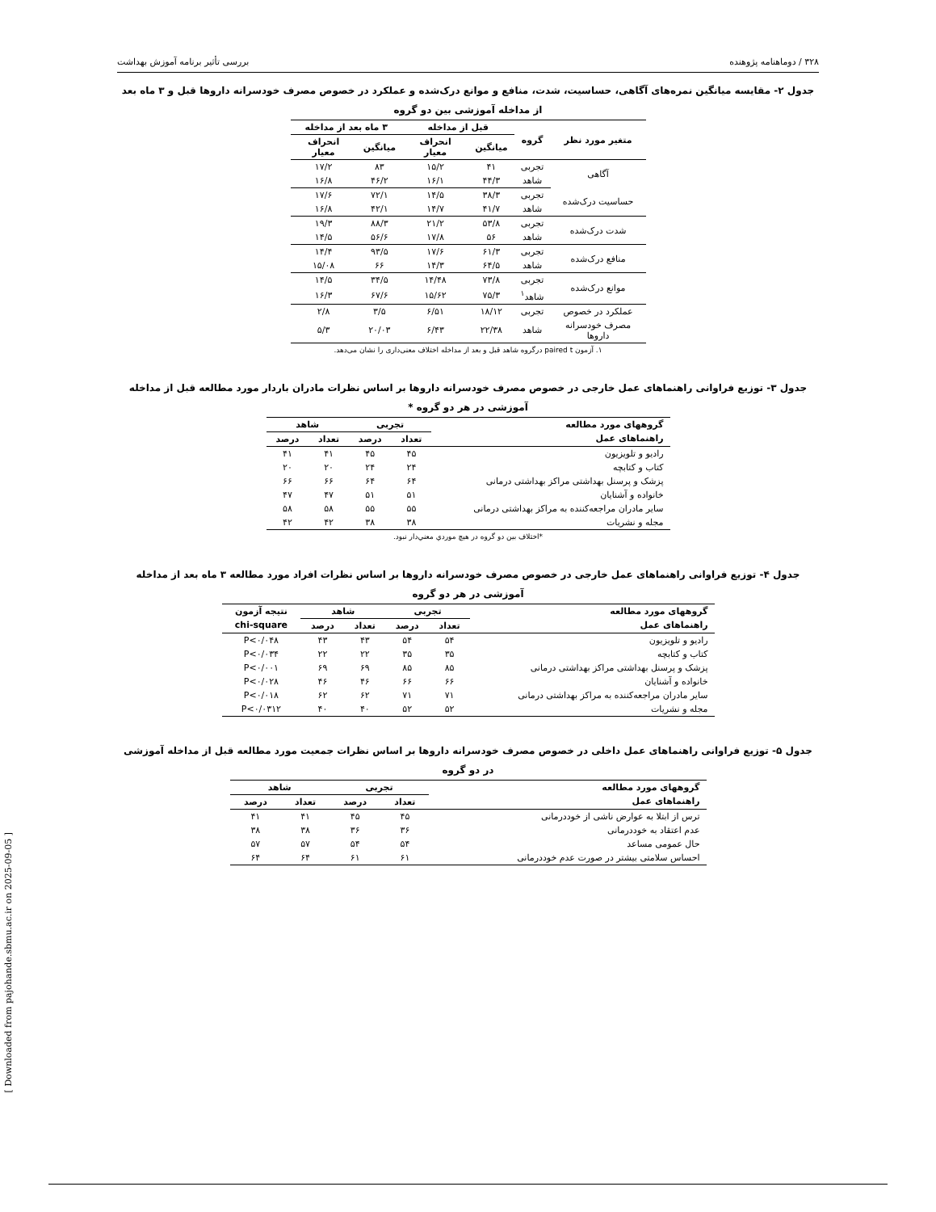۳۲۸ / دوماهنامه پژوهنده بررسی تأثیر برنامه آموزش بهداشت
جدول ۲- مقایسه میانگین نمره‌های آگاهی، حساسیت، شدت، منافع و موانع درک‌شده و عملکرد در خصوص مصرف خودسرانه داروها قبل و ۳ ماه بعد از مداخله آموزشی بین دو گروه
| متغیر مورد نظر | گروه | قبل از مداخله | | ۳ ماه بعد از مداخله | |
| --- | --- | --- | --- | --- | --- |
| | | میانگین | انحراف معیار | میانگین | انحراف معیار |
| آگاهی | تجربی | ۴۱ | ۱۵/۲ | ۸۳ | ۱۷/۲ |
| | شاهد | ۴۴/۳ | ۱۶/۱ | ۴۶/۲ | ۱۶/۸ |
| حساسیت درک‌شده | تجربی | ۳۸/۳ | ۱۴/۵ | ۷۲/۱ | ۱۷/۶ |
| | شاهد | ۴۱/۷ | ۱۴/۷ | ۴۲/۱ | ۱۶/۸ |
| شدت درک‌شده | تجربی | ۵۳/۸ | ۲۱/۲ | ۸۸/۳ | ۱۹/۳ |
| | شاهد | ۵۶ | ۱۷/۸ | ۵۶/۶ | ۱۴/۵ |
| منافع درک‌شده | تجربی | ۶۱/۳ | ۱۷/۶ | ۹۳/۵ | ۱۴/۴ |
| | شاهد | ۶۴/۵ | ۱۴/۳ | ۶۶ | ۱۵/۰۸ |
| موانع درک‌شده | تجربی | ۷۳/۸ | ۱۴/۴۸ | ۳۴/۵ | ۱۴/۵ |
| | شاهد<sup>۱</sup> | ۷۵/۳ | ۱۵/۶۲ | ۶۷/۶ | ۱۶/۳ |
| عملکرد در خصوص | تجربی | ۱۸/۱۲ | ۶/۵۱ | ۳/۵ | ۲/۸ |
| مصرف خودسرانه داروها | شاهد | ۲۲/۳۸ | ۶/۴۳ | ۲۰/۰۳ | ۵/۳ |
۱. آزمون paired t درگروه شاهد قبل و بعد از مداخله اختلاف معنی‌داری را نشان می‌دهد.
جدول ۳- توزیع فراوانی راهنماهای عمل خارجی در خصوص مصرف خودسرانه داروها بر اساس نظرات مادران باردار مورد مطالعه قبل از مداخله آموزشی در هر دو گروه *
| گروههای مورد مطالعه | تجربی | | شاهد | |
| --- | --- | --- | --- | --- |
| راهنماهای عمل | تعداد | درصد | تعداد | درصد |
| رادیو و تلویزیون | ۴۵ | ۴۵ | ۴۱ | ۴۱ |
| کتاب و کتابچه | ۲۴ | ۲۴ | ۲۰ | ۲۰ |
| پزشک و پرسنل بهداشتی مراکز بهداشتی درمانی | ۶۴ | ۶۴ | ۶۶ | ۶۶ |
| خانواده و آشنایان | ۵۱ | ۵۱ | ۴۷ | ۴۷ |
| سایر مادران مراجعه‌کننده به مراکز بهداشتی درمانی | ۵۵ | ۵۵ | ۵۸ | ۵۸ |
| مجله و نشریات | ۳۸ | ۳۸ | ۴۲ | ۴۲ |
*اختلاف بین دو گروه در هیچ موردي معني‌دار نبود.
جدول ۴- توزیع فراوانی راهنماهای عمل خارجی در خصوص مصرف خودسرانه داروها بر اساس نظرات افراد مورد مطالعه ۳ ماه بعد از مداخله آموزشی در هر دو گروه
| گروههای مورد مطالعه | تجربی | | شاهد | | نتیجه آزمون |
| --- | --- | --- | --- | --- | --- |
| راهنماهای عمل | تعداد | درصد | تعداد | درصد | chi-square |
| رادیو و تلویزیون | ۵۴ | ۵۴ | ۴۳ | ۴۳ | P<۰/۰۴۸ |
| کتاب و کتابچه | ۳۵ | ۳۵ | ۲۲ | ۲۲ | P<۰/۰۳۴ |
| پزشک و پرسنل بهداشتی مراکز بهداشتی درمانی | ۸۵ | ۸۵ | ۶۹ | ۶۹ | P<۰/۰۰۱ |
| خانواده و آشنایان | ۶۶ | ۶۶ | ۴۶ | ۴۶ | P<۰/۰۲۸ |
| سایر مادران مراجعه‌کننده به مراکز بهداشتی درمانی | ۷۱ | ۷۱ | ۶۲ | ۶۲ | P<۰/۰۱۸ |
| مجله و نشریات | ۵۲ | ۵۲ | ۴۰ | ۴۰ | P<۰/۰۳۱۲ |
جدول ۵- توزیع فراوانی راهنماهای عمل داخلی در خصوص مصرف خودسرانه داروها بر اساس نظرات جمعیت مورد مطالعه قبل از مداخله آموزشی در دو گروه
| گروههای مورد مطالعه | تجربی | | شاهد | |
| --- | --- | --- | --- | --- |
| راهنماهای عمل | تعداد | درصد | تعداد | درصد |
| ترس از ابتلا به عوارض ناشی از خوددرمانی | ۴۵ | ۴۵ | ۴۱ | ۴۱ |
| عدم اعتقاد به خوددرمانی | ۳۶ | ۳۶ | ۳۸ | ۳۸ |
| حال عمومی مساعد | ۵۴ | ۵۴ | ۵۷ | ۵۷ |
| احساس سلامتی بیشتر در صورت عدم خوددرمانی | ۶۱ | ۶۱ | ۶۴ | ۶۴ |
[ Downloaded from pajohande.sbmu.ac.ir on 2025-09-05 ]